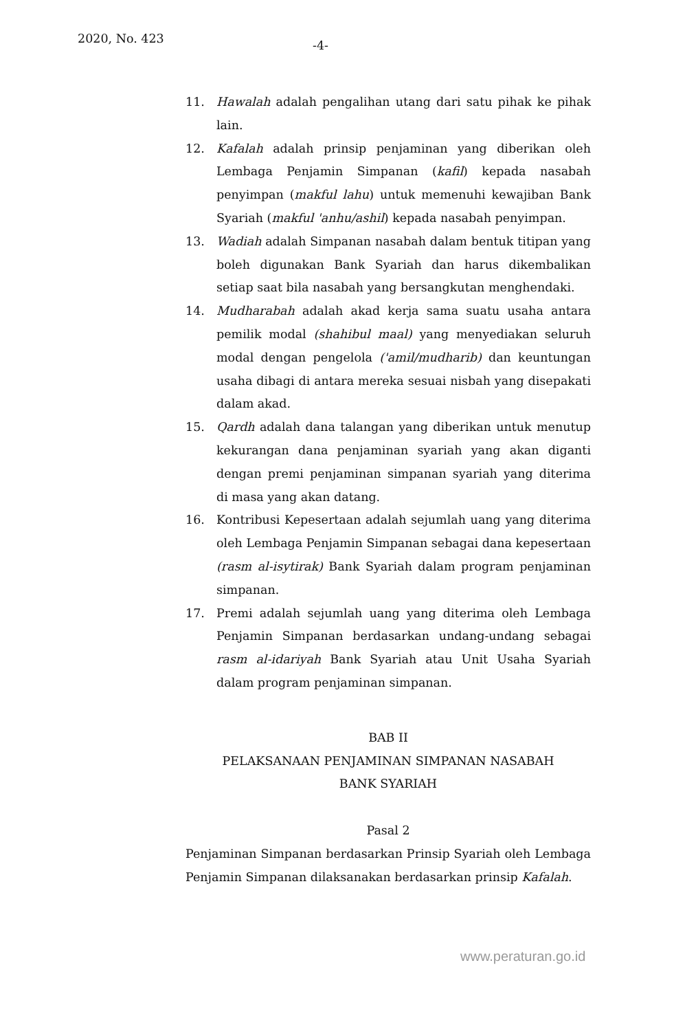2020, No. 423 -4-
11. Hawalah adalah pengalihan utang dari satu pihak ke pihak lain.
12. Kafalah adalah prinsip penjaminan yang diberikan oleh Lembaga Penjamin Simpanan (kafil) kepada nasabah penyimpan (makful lahu) untuk memenuhi kewajiban Bank Syariah (makful 'anhu/ashil) kepada nasabah penyimpan.
13. Wadiah adalah Simpanan nasabah dalam bentuk titipan yang boleh digunakan Bank Syariah dan harus dikembalikan setiap saat bila nasabah yang bersangkutan menghendaki.
14. Mudharabah adalah akad kerja sama suatu usaha antara pemilik modal (shahibul maal) yang menyediakan seluruh modal dengan pengelola ('amil/mudharib) dan keuntungan usaha dibagi di antara mereka sesuai nisbah yang disepakati dalam akad.
15. Qardh adalah dana talangan yang diberikan untuk menutup kekurangan dana penjaminan syariah yang akan diganti dengan premi penjaminan simpanan syariah yang diterima di masa yang akan datang.
16. Kontribusi Kepesertaan adalah sejumlah uang yang diterima oleh Lembaga Penjamin Simpanan sebagai dana kepesertaan (rasm al-isytirak) Bank Syariah dalam program penjaminan simpanan.
17. Premi adalah sejumlah uang yang diterima oleh Lembaga Penjamin Simpanan berdasarkan undang-undang sebagai rasm al-idariyah Bank Syariah atau Unit Usaha Syariah dalam program penjaminan simpanan.
BAB II
PELAKSANAAN PENJAMINAN SIMPANAN NASABAH
BANK SYARIAH
Pasal 2
Penjaminan Simpanan berdasarkan Prinsip Syariah oleh Lembaga Penjamin Simpanan dilaksanakan berdasarkan prinsip Kafalah.
www.peraturan.go.id